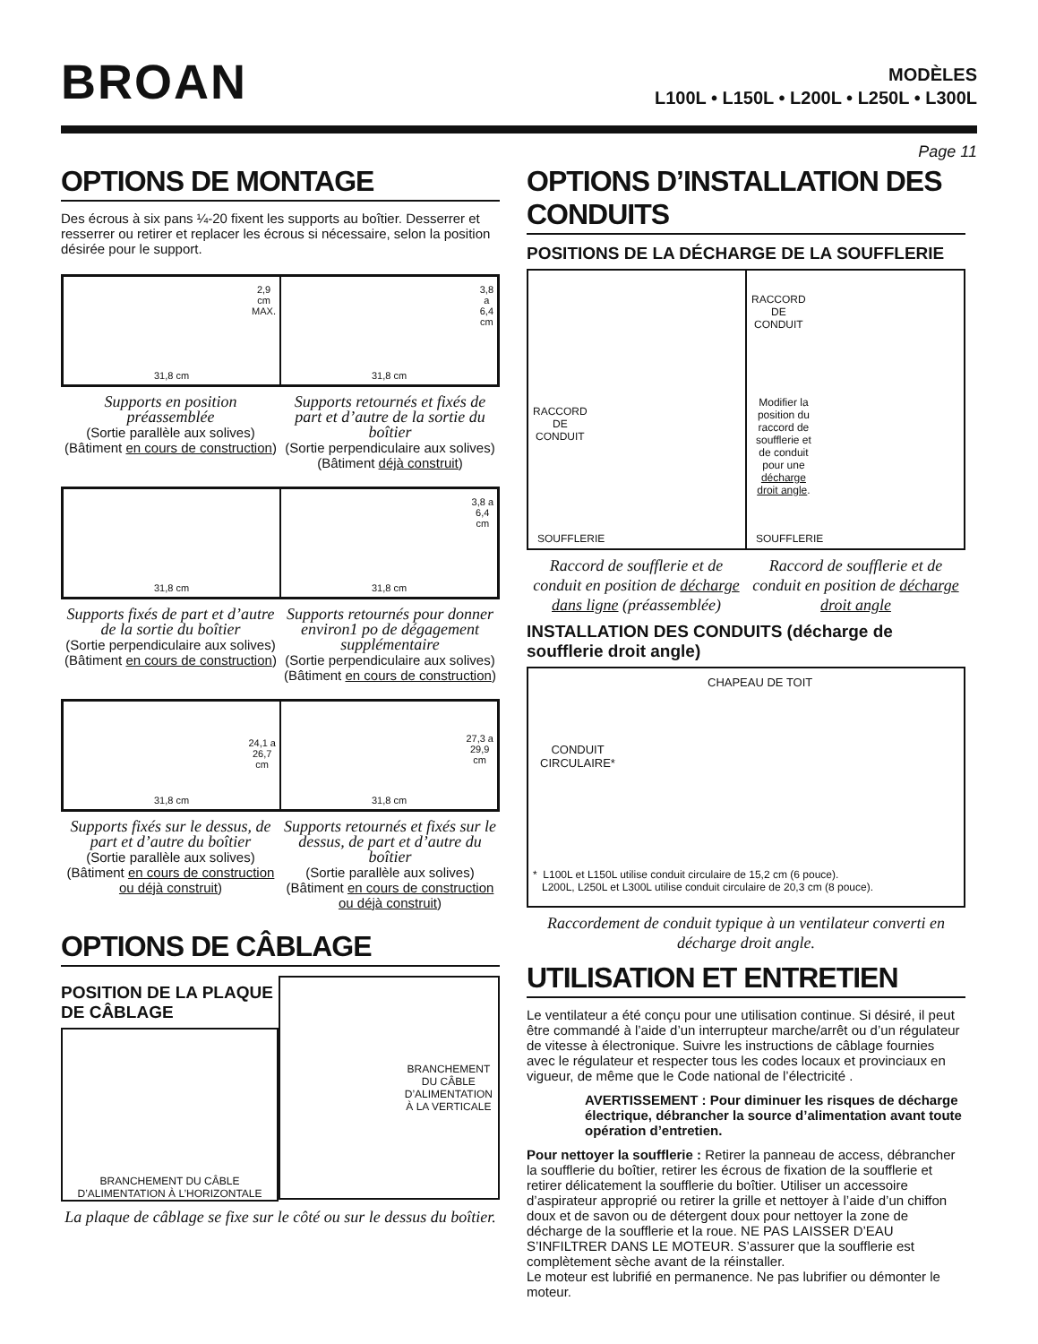BROAN
MODÈLES
L100L • L150L • L200L • L250L • L300L
Page 11
OPTIONS DE MONTAGE
Des écrous à six pans ¼-20 fixent les supports au boîtier. Desserrer et resserrer ou retirer et replacer les écrous si nécessaire, selon la position désirée pour le support.
2,9
cm
MAX.
31,8 cm
3,8
a
6,4
cm
31,8 cm
Supports en position préassemblée
(Sortie parallèle aux solives) (Bâtiment en cours de construction)
Supports retournés et fixés de part et d’autre de la sortie du boîtier
(Sortie perpendiculaire aux solives) (Bâtiment déjà construit)
31,8 cm
3,8 a
6,4
cm
31,8 cm
Supports fixés de part et d’autre de la sortie du boîtier
(Sortie perpendiculaire aux solives) (Bâtiment en cours de construction)
Supports retournés pour donner environ1 po de dégagement supplémentaire
(Sortie perpendiculaire aux solives) (Bâtiment en cours de construction)
24,1 a
26,7
cm
31,8 cm
27,3 a
29,9
cm
31,8 cm
Supports fixés sur le dessus, de part et d’autre du boîtier
(Sortie parallèle aux solives) (Bâtiment en cours de construction ou déjà construit)
Supports retournés et fixés sur le dessus, de part et d’autre du boîtier
(Sortie parallèle aux solives) (Bâtiment en cours de construction ou déjà construit)
OPTIONS DE CÂBLAGE
POSITION DE LA PLAQUE DE CÂBLAGE
BRANCHEMENT DU CÂBLE D’ALIMENTATION À L’HORIZONTALE
BRANCHEMENT
DU CÂBLE
D’ALIMENTATION
À LA VERTICALE
La plaque de câblage se fixe sur le côté ou sur le dessus du boîtier.
OPTIONS D’INSTALLATION DES CONDUITS
POSITIONS DE LA DÉCHARGE DE LA SOUFFLERIE
RACCORD
DE
CONDUIT
SOUFFLERIE
RACCORD
DE
CONDUIT
Modifier la
position du
raccord de
soufflerie et
de conduit
pour une
décharge
droit angle.
SOUFFLERIE
Raccord de soufflerie et de conduit en position de décharge dans ligne (préassemblée)
Raccord de soufflerie et de conduit en position de décharge droit angle
INSTALLATION DES CONDUITS (décharge de soufflerie droit angle)
CHAPEAU DE TOIT
CONDUIT
CIRCULAIRE*
* L100L et L150L utilise conduit circulaire de 15,2 cm (6 pouce).
L200L, L250L et L300L utilise conduit circulaire de 20,3 cm (8 pouce).
Raccordement de conduit typique à un ventilateur converti en décharge droit angle.
UTILISATION ET ENTRETIEN
Le ventilateur a été conçu pour une utilisation continue. Si désiré, il peut être commandé à l’aide d’un interrupteur marche/arrêt ou d’un régulateur de vitesse à électronique. Suivre les instructions de câblage fournies avec le régulateur et respecter tous les codes locaux et provinciaux en vigueur, de même que le Code national de l’électricité .
AVERTISSEMENT : Pour diminuer les risques de décharge électrique, débrancher la source d’alimentation avant toute opération d’entretien.
Pour nettoyer la soufflerie : Retirer la panneau de access, débrancher la soufflerie du boîtier, retirer les écrous de fixation de la soufflerie et retirer délicatement la soufflerie du boîtier. Utiliser un accessoire d’aspirateur approprié ou retirer la grille et nettoyer à l’aide d’un chiffon doux et de savon ou de détergent doux pour nettoyer la zone de décharge de la soufflerie et la roue. NE PAS LAISSER D’EAU S’INFILTRER DANS LE MOTEUR. S’assurer que la soufflerie est complètement sèche avant de la réinstaller.
Le moteur est lubrifié en permanence. Ne pas lubrifier ou démonter le moteur.